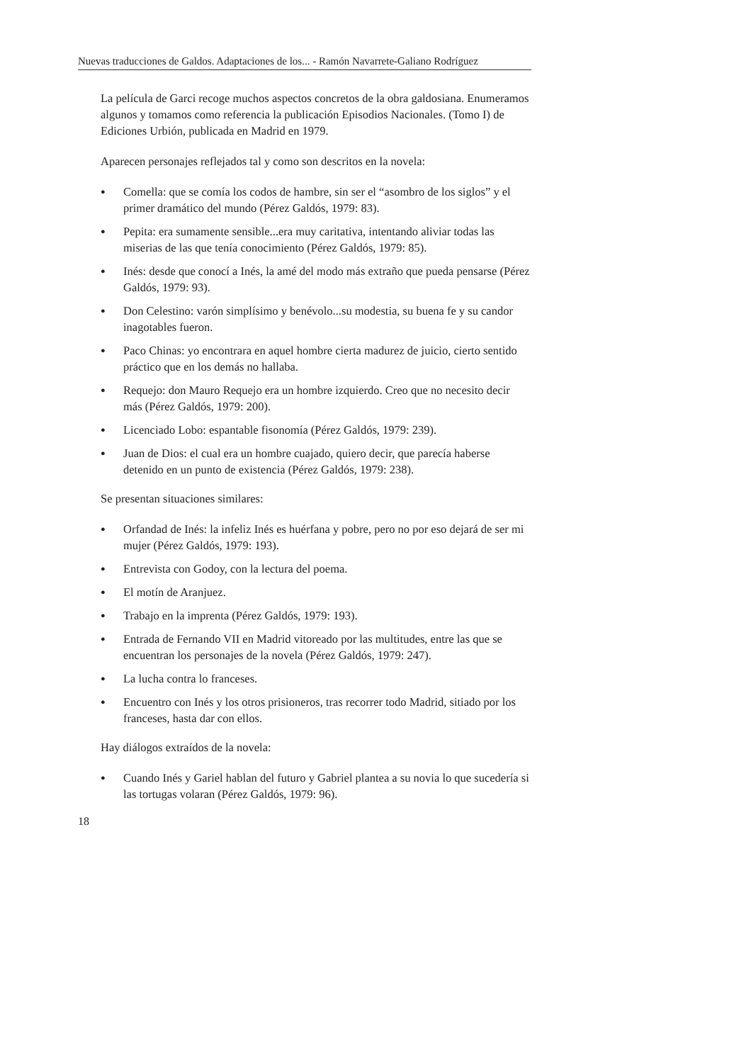Nuevas traducciones de Galdos. Adaptaciones de los... - Ramón Navarrete-Galiano Rodríguez
La película de Garci recoge muchos aspectos concretos de la obra galdosiana. Enumeramos algunos y tomamos como referencia la publicación Episodios Nacionales. (Tomo I) de Ediciones Urbión, publicada en Madrid en 1979.
Aparecen personajes reflejados tal y como son descritos en la novela:
● Comella: que se comía los codos de hambre, sin ser el “asombro de los siglos” y el primer dramático del mundo (Pérez Galdós, 1979: 83).
● Pepita: era sumamente sensible...era muy caritativa, intentando aliviar todas las miserias de las que tenía conocimiento (Pérez Galdós, 1979: 85).
● Inés: desde que conocí a Inés, la amé del modo más extraño que pueda pensarse (Pérez Galdós, 1979: 93).
● Don Celestino: varón simplísimo y benévolo...su modestia, su buena fe y su candor inagotables fueron.
● Paco Chinas: yo encontrara en aquel hombre cierta madurez de juicio, cierto sentido práctico que en los demás no hallaba.
● Requejo: don Mauro Requejo era un hombre izquierdo. Creo que no necesito decir más (Pérez Galdós, 1979: 200).
● Licenciado Lobo: espantable fisonomía (Pérez Galdós, 1979: 239).
● Juan de Dios: el cual era un hombre cuajado, quiero decir, que parecía haberse detenido en un punto de existencia (Pérez Galdós, 1979: 238).
Se presentan situaciones similares:
● Orfandad de Inés: la infeliz Inés es huérfana y pobre, pero no por eso dejará de ser mi mujer (Pérez Galdós, 1979: 193).
● Entrevista con Godoy, con la lectura del poema.
● El motín de Aranjuez.
● Trabajo en la imprenta (Pérez Galdós, 1979: 193).
● Entrada de Fernando VII en Madrid vitoreado por las multitudes, entre las que se encuentran los personajes de la novela (Pérez Galdós, 1979: 247).
● La lucha contra lo franceses.
● Encuentro con Inés y los otros prisioneros, tras recorrer todo Madrid, sitiado por los franceses, hasta dar con ellos.
Hay diálogos extraídos de la novela:
● Cuando Inés y Gariel hablan del futuro y Gabriel plantea a su novia lo que sucedería si las tortugas volaran (Pérez Galdós, 1979: 96).
18